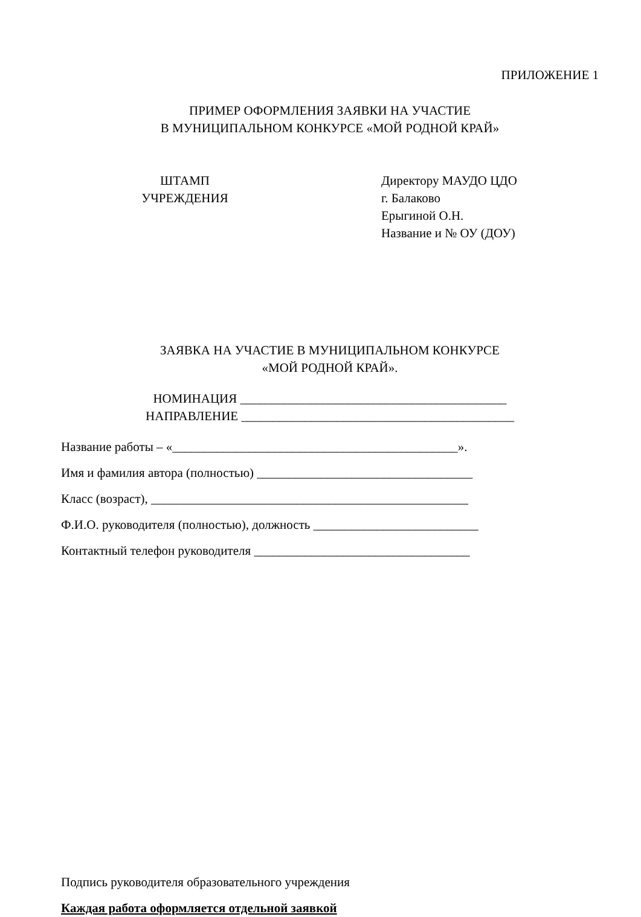ПРИЛОЖЕНИЕ 1
ПРИМЕР ОФОРМЛЕНИЯ ЗАЯВКИ НА УЧАСТИЕ
В МУНИЦИПАЛЬНОМ КОНКУРСЕ «МОЙ РОДНОЙ КРАЙ»
ШТАМП
УЧРЕЖДЕНИЯ
Директору МАУДО ЦДО
г. Балаково
Ерыгиной О.Н.
Название и № ОУ (ДОУ)
ЗАЯВКА НА УЧАСТИЕ В МУНИЦИПАЛЬНОМ КОНКУРСЕ
«МОЙ РОДНОЙ КРАЙ».
НОМИНАЦИЯ __________________________________________
НАПРАВЛЕНИЕ ___________________________________________
Название работы – «_____________________________________________».
Имя и фамилия автора (полностью) __________________________________
Класс (возраст), __________________________________________________
Ф.И.О. руководителя (полностью), должность __________________________
Контактный телефон руководителя __________________________________
Подпись руководителя образовательного учреждения
Каждая работа оформляется отдельной заявкой